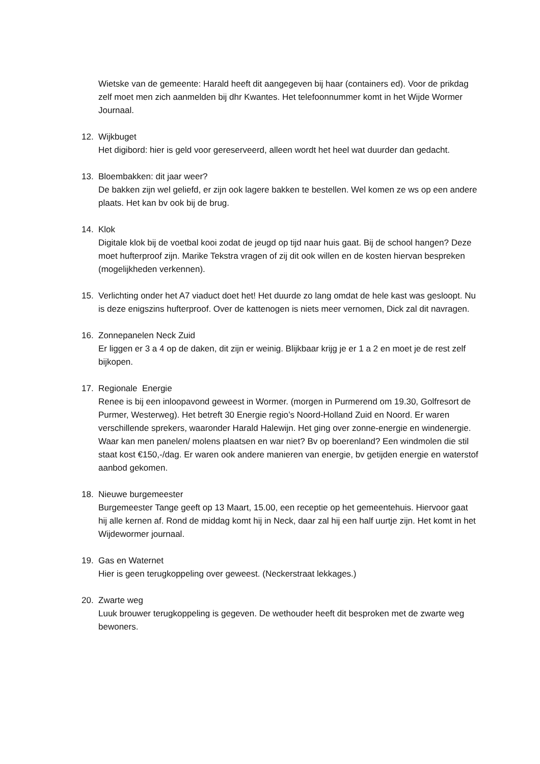Wietske van de gemeente: Harald heeft dit aangegeven bij haar (containers ed). Voor de prikdag zelf moet men zich aanmelden bij dhr Kwantes. Het telefoonnummer komt in het Wijde Wormer Journaal.
12. Wijkbuget
Het digibord: hier is geld voor gereserveerd, alleen wordt het heel wat duurder dan gedacht.
13. Bloembakken: dit jaar weer?
De bakken zijn wel geliefd, er zijn ook lagere bakken te bestellen. Wel komen ze ws op een andere plaats. Het kan bv ook bij de brug.
14. Klok
Digitale klok bij de voetbal kooi zodat de jeugd op tijd naar huis gaat. Bij de school hangen? Deze moet hufterproof zijn. Marike Tekstra vragen of zij dit ook willen en de kosten hiervan bespreken (mogelijkheden verkennen).
15. Verlichting onder het A7 viaduct doet het! Het duurde zo lang omdat de hele kast was gesloopt. Nu is deze enigszins hufterproof. Over de kattenogen is niets meer vernomen, Dick zal dit navragen.
16. Zonnepanelen Neck Zuid
Er liggen er 3 a 4 op de daken, dit zijn er weinig. Blijkbaar krijg je er 1 a 2 en moet je de rest zelf bijkopen.
17. Regionale Energie
Renee is bij een inloopavond geweest in Wormer. (morgen in Purmerend om 19.30, Golfresort de Purmer, Westerweg). Het betreft 30 Energie regio’s Noord-Holland Zuid en Noord. Er waren verschillende sprekers, waaronder Harald Halewijn. Het ging over zonne-energie en windenergie. Waar kan men panelen/ molens plaatsen en war niet? Bv op boerenland? Een windmolen die stil staat kost €150,-/dag. Er waren ook andere manieren van energie, bv getijden energie en waterstof aanbod gekomen.
18. Nieuwe burgemeester
Burgemeester Tange geeft op 13 Maart, 15.00, een receptie op het gemeentehuis. Hiervoor gaat hij alle kernen af. Rond de middag komt hij in Neck, daar zal hij een half uurtje zijn. Het komt in het Wijdewormer journaal.
19. Gas en Waternet
Hier is geen terugkoppeling over geweest. (Neckerstraat lekkages.)
20. Zwarte weg
Luuk brouwer terugkoppeling is gegeven. De wethouder heeft dit besproken met de zwarte weg bewoners.